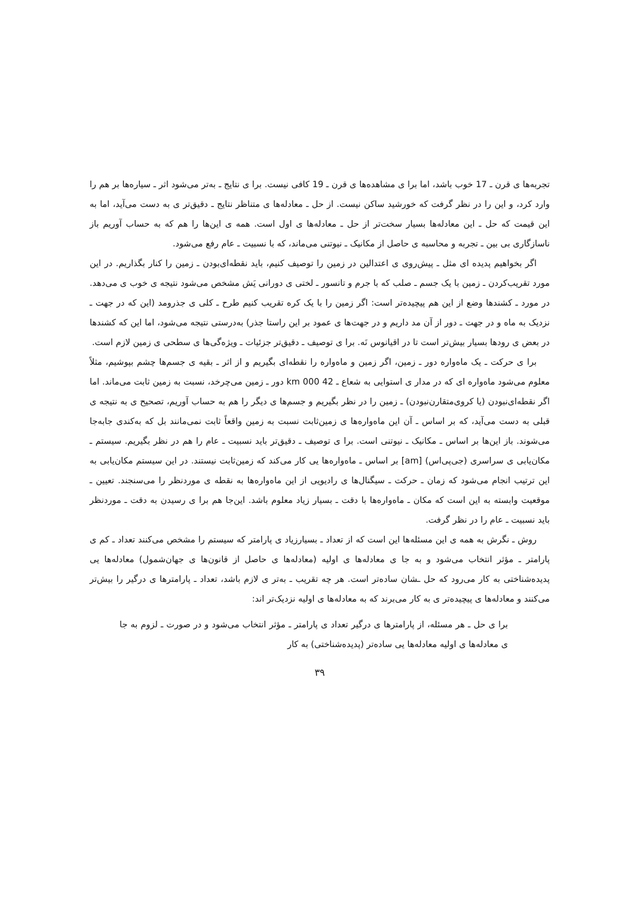تجربه‌ها ی قرن ـ 17 خوب باشد، اما برا ی مشاهده‌ها ی قرن ـ 19 کافی نیست. برا ی نتایج ـ به‌تر می‌شود اثر ـ سیاره‌ها بر هم را وارد کرد، و این را در نظر گرفت که خورشید ساکن نیست. از حل ـ معادله‌ها ی متناظر نتایج ـ دقیق‌تر ی به دست می‌آید، اما به این قیمت که حل ـ این معادله‌ها بسیار سخت‌تر از حل ـ معادله‌ها ی اول است. همه ی این‌ها را هم که به حساب آوریم باز ناسازگاری بی بین ـ تجربه و محاسبه ی حاصل از مکانیک ـ نیوتنی می‌ماند، که با نسبیت ـ عام رفع می‌شود.
اگر بخواهیم پدیده ای مثل ـ پیش‌روی ی اعتدالین در زمین را توصیف کنیم، باید نقطه‌ای‌بودن ـ زمین را کنار بگذاریم. در این مورد تقریب‌کردن ـ زمین با یک جسم ـ صلب که با جرم و تانسور ـ لختی ی دورانی‌ یَش مشخص می‌شود نتیجه ی خوب ی می‌دهد. در مورد ـ کشندها وضع از این هم پیچیده‌تر است: اگر زمین را با یک کره تقریب کنیم طرح ـ کلی ی جذرومد (این که در جهت ـ نزدیک به ماه و در جهت ـ دور از آن مد داریم و در جهت‌ها ی عمود بر این راستا جذر) به‌درستی نتیجه می‌شود، اما این که کشندها در بعض ی رودها بسیار بیش‌تر است تا در اقیانوس نَه. برا ی توصیف ـ دقیق‌تر جزئیات ـ ویژه‌گی‌ها ی سطحی ی زمین لازم است.
برا ی حرکت ـ یک ماه‌واره دور ـ زمین، اگر زمین و ماه‌واره را نقطه‌ای بگیریم و از اثر ـ بقیه ی جسم‌ها چشم بپوشیم، مثلاً معلوم می‌شود ماه‌واره ای که در مدار ی استوایی به شعاع ـ 42 000 km دور ـ زمین می‌چرخد، نسبت به زمین ثابت می‌ماند. اما اگر نقطه‌ای‌نبودن (یا کروی‌متقارن‌نبودن) ـ زمین را در نظر بگیریم و جسم‌ها ی دیگر را هم به حساب آوریم، تصحیح ی به نتیجه ی قبلی به دست می‌آید، که بر اساس ـ آن این ماه‌واره‌ها ی زمین‌ثابت نسبت به زمین واقعاً ثابت نمی‌مانند بل که به‌کندی جابه‌جا می‌شوند. باز این‌ها بر اساس ـ مکانیک ـ نیوتنی است. برا ی توصیف ـ دقیق‌تر باید نسبیت ـ عام را هم در نظر بگیریم. سیستم ـ مکان‌یابی ی سراسری (جی‌پی‌اس) [am] بر اساس ـ ماه‌واره‌ها یی کار می‌کند که زمین‌ثابت نیستند. در این سیستم مکان‌یابی به این ترتیب انجام می‌شود که زمان ـ حرکت ـ سیگنال‌ها ی رادیویی از این ماه‌واره‌ها به نقطه ی موردنظر را می‌سنجند. تعیین ـ موقعیت وابسته به این است که مکان ـ ماه‌واره‌ها با دقت ـ بسیار زیاد معلوم باشد. این‌جا هم برا ی رسیدن به دقت ـ موردنظر باید نسبیت ـ عام را در نظر گرفت.
روش ـ نگرش به همه ی این مسئله‌ها این است که از تعداد ـ بسیارزیاد ی پارامتر که سیستم را مشخص می‌کنند تعداد ـ کم ی پارامتر ـ مؤثر انتخاب می‌شود و به جا ی معادله‌ها ی اولیه (معادله‌ها ی حاصل از قانون‌ها ی جهان‌شمول) معادله‌ها یی پدیده‌شناختی به کار می‌رود که حل ـشان ساده‌تر است. هر چه تقریب ـ به‌تر ی لازم باشد، تعداد ـ پارامترها ی درگیر را بیش‌تر می‌کنند و معادله‌ها ی پیچیده‌تر ی به کار می‌برند که به معادله‌ها ی اولیه نزدیک‌تر اند:
برا ی حل ـ هر مسئله، از پارامترها ی درگیر تعداد ی پارامتر ـ مؤثر انتخاب می‌شود و در صورت ـ لزوم به جا ی معادله‌ها ی اولیه معادله‌ها یی ساده‌تر (پدیده‌شناختی) به کار
۳۹